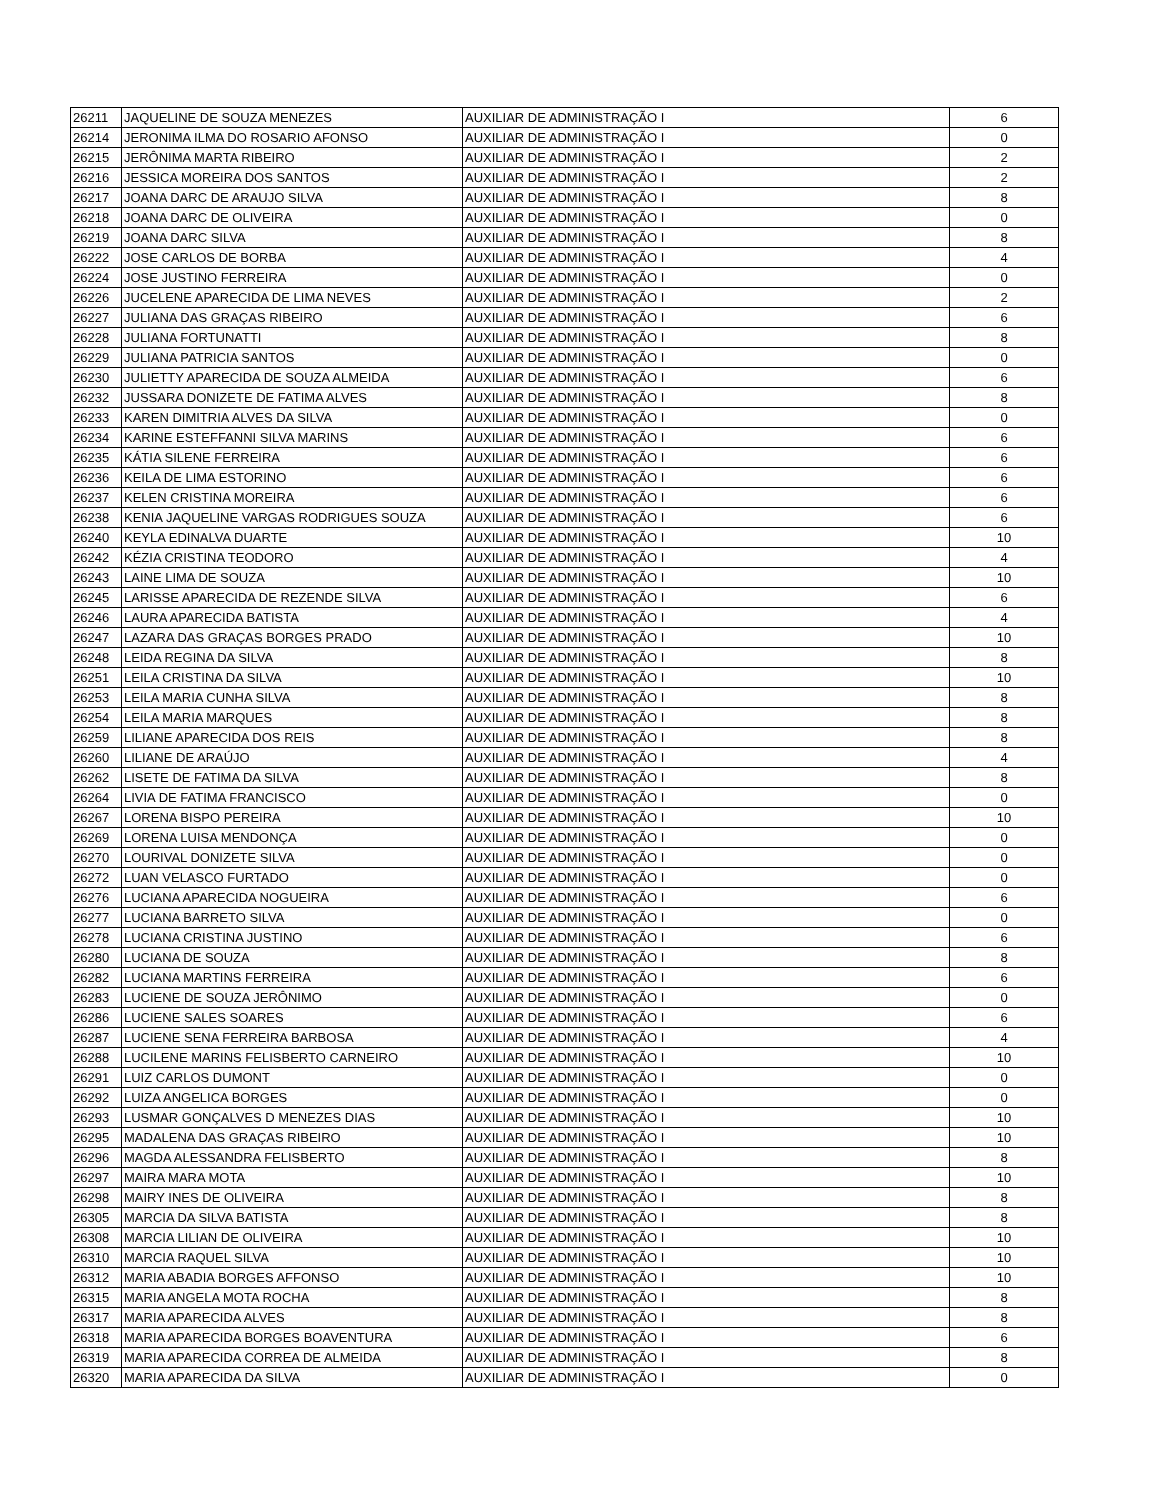| 26211 | JAQUELINE DE SOUZA MENEZES | AUXILIAR DE ADMINISTRAÇÃO I | 6 |
| 26214 | JERONIMA ILMA DO ROSARIO AFONSO | AUXILIAR DE ADMINISTRAÇÃO I | 0 |
| 26215 | JERÔNIMA MARTA RIBEIRO | AUXILIAR DE ADMINISTRAÇÃO I | 2 |
| 26216 | JESSICA MOREIRA DOS SANTOS | AUXILIAR DE ADMINISTRAÇÃO I | 2 |
| 26217 | JOANA DARC DE ARAUJO SILVA | AUXILIAR DE ADMINISTRAÇÃO I | 8 |
| 26218 | JOANA DARC DE OLIVEIRA | AUXILIAR DE ADMINISTRAÇÃO I | 0 |
| 26219 | JOANA DARC SILVA | AUXILIAR DE ADMINISTRAÇÃO I | 8 |
| 26222 | JOSE CARLOS DE BORBA | AUXILIAR DE ADMINISTRAÇÃO I | 4 |
| 26224 | JOSE JUSTINO FERREIRA | AUXILIAR DE ADMINISTRAÇÃO I | 0 |
| 26226 | JUCELENE APARECIDA DE LIMA NEVES | AUXILIAR DE ADMINISTRAÇÃO I | 2 |
| 26227 | JULIANA DAS GRAÇAS RIBEIRO | AUXILIAR DE ADMINISTRAÇÃO I | 6 |
| 26228 | JULIANA FORTUNATTI | AUXILIAR DE ADMINISTRAÇÃO I | 8 |
| 26229 | JULIANA PATRICIA SANTOS | AUXILIAR DE ADMINISTRAÇÃO I | 0 |
| 26230 | JULIETTY APARECIDA DE SOUZA ALMEIDA | AUXILIAR DE ADMINISTRAÇÃO I | 6 |
| 26232 | JUSSARA DONIZETE DE FATIMA ALVES | AUXILIAR DE ADMINISTRAÇÃO I | 8 |
| 26233 | KAREN DIMITRIA ALVES DA SILVA | AUXILIAR DE ADMINISTRAÇÃO I | 0 |
| 26234 | KARINE ESTEFFANNI SILVA MARINS | AUXILIAR DE ADMINISTRAÇÃO I | 6 |
| 26235 | KÁTIA SILENE FERREIRA | AUXILIAR DE ADMINISTRAÇÃO I | 6 |
| 26236 | KEILA DE LIMA ESTORINO | AUXILIAR DE ADMINISTRAÇÃO I | 6 |
| 26237 | KELEN CRISTINA MOREIRA | AUXILIAR DE ADMINISTRAÇÃO I | 6 |
| 26238 | KENIA JAQUELINE VARGAS RODRIGUES SOUZA | AUXILIAR DE ADMINISTRAÇÃO I | 6 |
| 26240 | KEYLA EDINALVA DUARTE | AUXILIAR DE ADMINISTRAÇÃO I | 10 |
| 26242 | KÉZIA CRISTINA TEODORO | AUXILIAR DE ADMINISTRAÇÃO I | 4 |
| 26243 | LAINE LIMA DE SOUZA | AUXILIAR DE ADMINISTRAÇÃO I | 10 |
| 26245 | LARISSE APARECIDA DE REZENDE SILVA | AUXILIAR DE ADMINISTRAÇÃO I | 6 |
| 26246 | LAURA APARECIDA BATISTA | AUXILIAR DE ADMINISTRAÇÃO I | 4 |
| 26247 | LAZARA DAS GRAÇAS BORGES PRADO | AUXILIAR DE ADMINISTRAÇÃO I | 10 |
| 26248 | LEIDA REGINA DA SILVA | AUXILIAR DE ADMINISTRAÇÃO I | 8 |
| 26251 | LEILA CRISTINA DA SILVA | AUXILIAR DE ADMINISTRAÇÃO I | 10 |
| 26253 | LEILA MARIA CUNHA SILVA | AUXILIAR DE ADMINISTRAÇÃO I | 8 |
| 26254 | LEILA MARIA MARQUES | AUXILIAR DE ADMINISTRAÇÃO I | 8 |
| 26259 | LILIANE APARECIDA DOS REIS | AUXILIAR DE ADMINISTRAÇÃO I | 8 |
| 26260 | LILIANE DE ARAÚJO | AUXILIAR DE ADMINISTRAÇÃO I | 4 |
| 26262 | LISETE DE FATIMA DA SILVA | AUXILIAR DE ADMINISTRAÇÃO I | 8 |
| 26264 | LIVIA DE FATIMA FRANCISCO | AUXILIAR DE ADMINISTRAÇÃO I | 0 |
| 26267 | LORENA BISPO PEREIRA | AUXILIAR DE ADMINISTRAÇÃO I | 10 |
| 26269 | LORENA LUISA MENDONÇA | AUXILIAR DE ADMINISTRAÇÃO I | 0 |
| 26270 | LOURIVAL DONIZETE SILVA | AUXILIAR DE ADMINISTRAÇÃO I | 0 |
| 26272 | LUAN VELASCO FURTADO | AUXILIAR DE ADMINISTRAÇÃO I | 0 |
| 26276 | LUCIANA APARECIDA NOGUEIRA | AUXILIAR DE ADMINISTRAÇÃO I | 6 |
| 26277 | LUCIANA BARRETO SILVA | AUXILIAR DE ADMINISTRAÇÃO I | 0 |
| 26278 | LUCIANA CRISTINA JUSTINO | AUXILIAR DE ADMINISTRAÇÃO I | 6 |
| 26280 | LUCIANA DE SOUZA | AUXILIAR DE ADMINISTRAÇÃO I | 8 |
| 26282 | LUCIANA MARTINS FERREIRA | AUXILIAR DE ADMINISTRAÇÃO I | 6 |
| 26283 | LUCIENE DE SOUZA JERÔNIMO | AUXILIAR DE ADMINISTRAÇÃO I | 0 |
| 26286 | LUCIENE SALES SOARES | AUXILIAR DE ADMINISTRAÇÃO I | 6 |
| 26287 | LUCIENE SENA FERREIRA BARBOSA | AUXILIAR DE ADMINISTRAÇÃO I | 4 |
| 26288 | LUCILENE MARINS FELISBERTO CARNEIRO | AUXILIAR DE ADMINISTRAÇÃO I | 10 |
| 26291 | LUIZ CARLOS DUMONT | AUXILIAR DE ADMINISTRAÇÃO I | 0 |
| 26292 | LUIZA ANGELICA BORGES | AUXILIAR DE ADMINISTRAÇÃO I | 0 |
| 26293 | LUSMAR GONÇALVES D MENEZES DIAS | AUXILIAR DE ADMINISTRAÇÃO I | 10 |
| 26295 | MADALENA DAS GRAÇAS RIBEIRO | AUXILIAR DE ADMINISTRAÇÃO I | 10 |
| 26296 | MAGDA ALESSANDRA FELISBERTO | AUXILIAR DE ADMINISTRAÇÃO I | 8 |
| 26297 | MAIRA MARA MOTA | AUXILIAR DE ADMINISTRAÇÃO I | 10 |
| 26298 | MAIRY INES DE OLIVEIRA | AUXILIAR DE ADMINISTRAÇÃO I | 8 |
| 26305 | MARCIA DA SILVA BATISTA | AUXILIAR DE ADMINISTRAÇÃO I | 8 |
| 26308 | MARCIA LILIAN DE OLIVEIRA | AUXILIAR DE ADMINISTRAÇÃO I | 10 |
| 26310 | MARCIA RAQUEL SILVA | AUXILIAR DE ADMINISTRAÇÃO I | 10 |
| 26312 | MARIA ABADIA BORGES AFFONSO | AUXILIAR DE ADMINISTRAÇÃO I | 10 |
| 26315 | MARIA ANGELA MOTA ROCHA | AUXILIAR DE ADMINISTRAÇÃO I | 8 |
| 26317 | MARIA APARECIDA ALVES | AUXILIAR DE ADMINISTRAÇÃO I | 8 |
| 26318 | MARIA APARECIDA BORGES BOAVENTURA | AUXILIAR DE ADMINISTRAÇÃO I | 6 |
| 26319 | MARIA APARECIDA CORREA DE ALMEIDA | AUXILIAR DE ADMINISTRAÇÃO I | 8 |
| 26320 | MARIA APARECIDA DA SILVA | AUXILIAR DE ADMINISTRAÇÃO I | 0 |